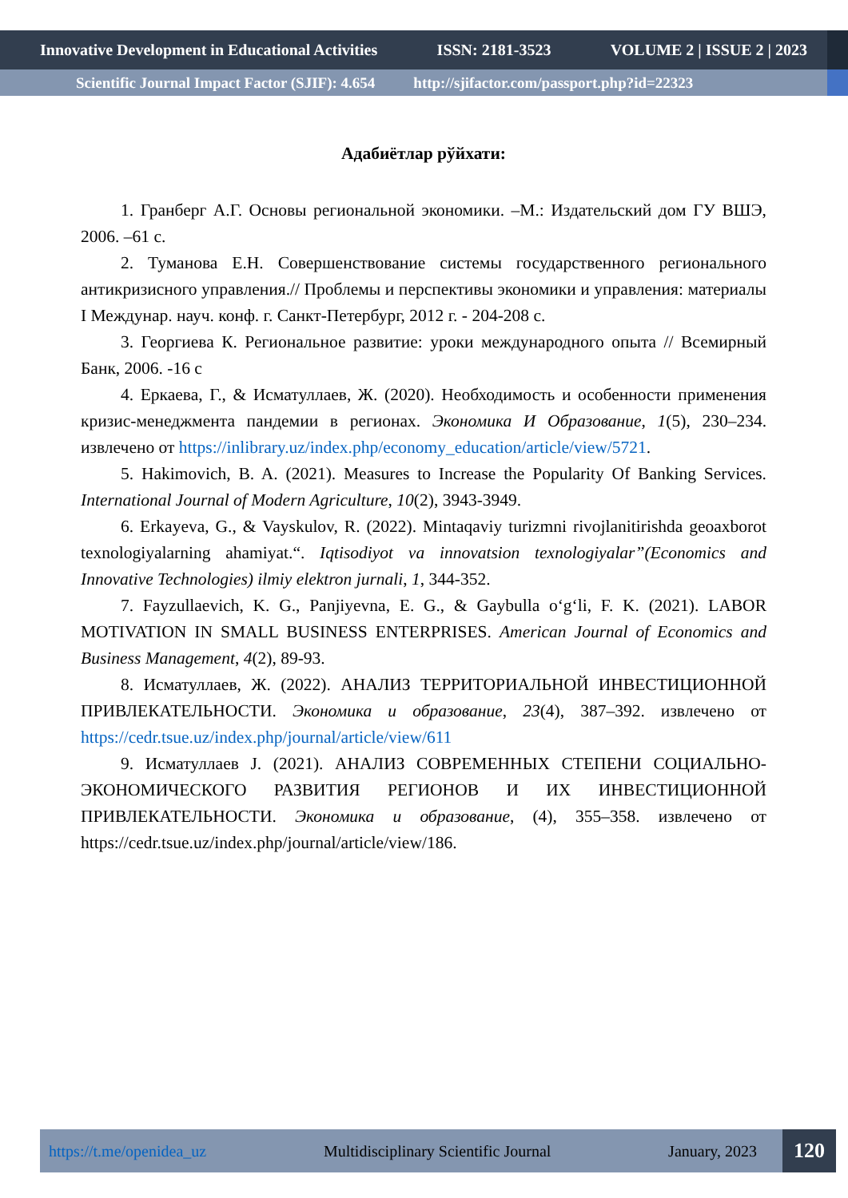Innovative Development in Educational Activities ISSN: 2181-3523 VOLUME 2 | ISSUE 2 | 2023
Scientific Journal Impact Factor (SJIF): 4.654 http://sjifactor.com/passport.php?id=22323
Адабиётлар рўйхати:
1. Гранберг А.Г. Основы региональной экономики. –М.: Издательский дом ГУ ВШЭ, 2006. –61 с.
2. Туманова Е.Н. Совершенствование системы государственного регионального антикризисного управления.// Проблемы и перспективы экономики и управления: материалы I Междунар. науч. конф. г. Санкт-Петербург, 2012 г. - 204-208 с.
3. Георгиева К. Региональное развитие: уроки международного опыта // Всемирный Банк, 2006. -16 с
4. Еркаева, Г., & Исматуллаев, Ж. (2020). Необходимость и особенности применения кризис-менеджмента пандемии в регионах. Экономика И Образование, 1(5), 230–234. извлечено от https://inlibrary.uz/index.php/economy_education/article/view/5721.
5. Hakimovich, B. A. (2021). Measures to Increase the Popularity Of Banking Services. International Journal of Modern Agriculture, 10(2), 3943-3949.
6. Erkayeva, G., & Vayskulov, R. (2022). Mintaqaviy turizmni rivojlanitirishda geoaxborot texnologiyalarning ahamiyat.“. Iqtisodiyot va innovatsion texnologiyalar”(Economics and Innovative Technologies) ilmiy elektron jurnali, 1, 344-352.
7. Fayzullaevich, K. G., Panjiyevna, E. G., & Gaybulla o‘g‘li, F. K. (2021). LABOR MOTIVATION IN SMALL BUSINESS ENTERPRISES. American Journal of Economics and Business Management, 4(2), 89-93.
8. Исматуллаев, Ж. (2022). АНАЛИЗ ТЕРРИТОРИАЛЬНОЙ ИНВЕСТИЦИОННОЙ ПРИВЛЕКАТЕЛЬНОСТИ. Экономика и образование, 23(4), 387–392. извлечено от https://cedr.tsue.uz/index.php/journal/article/view/611
9. Исматуллаев J. (2021). АНАЛИЗ СОВРЕМЕННЫХ СТЕПЕНИ СОЦИАЛЬНО-ЭКОНОМИЧЕСКОГО РАЗВИТИЯ РЕГИОНОВ И ИХ ИНВЕСТИЦИОННОЙ ПРИВЛЕКАТЕЛЬНОСТИ. Экономика и образование, (4), 355–358. извлечено от https://cedr.tsue.uz/index.php/journal/article/view/186.
https://t.me/openidea_uz Multidisciplinary Scientific Journal January, 2023 120